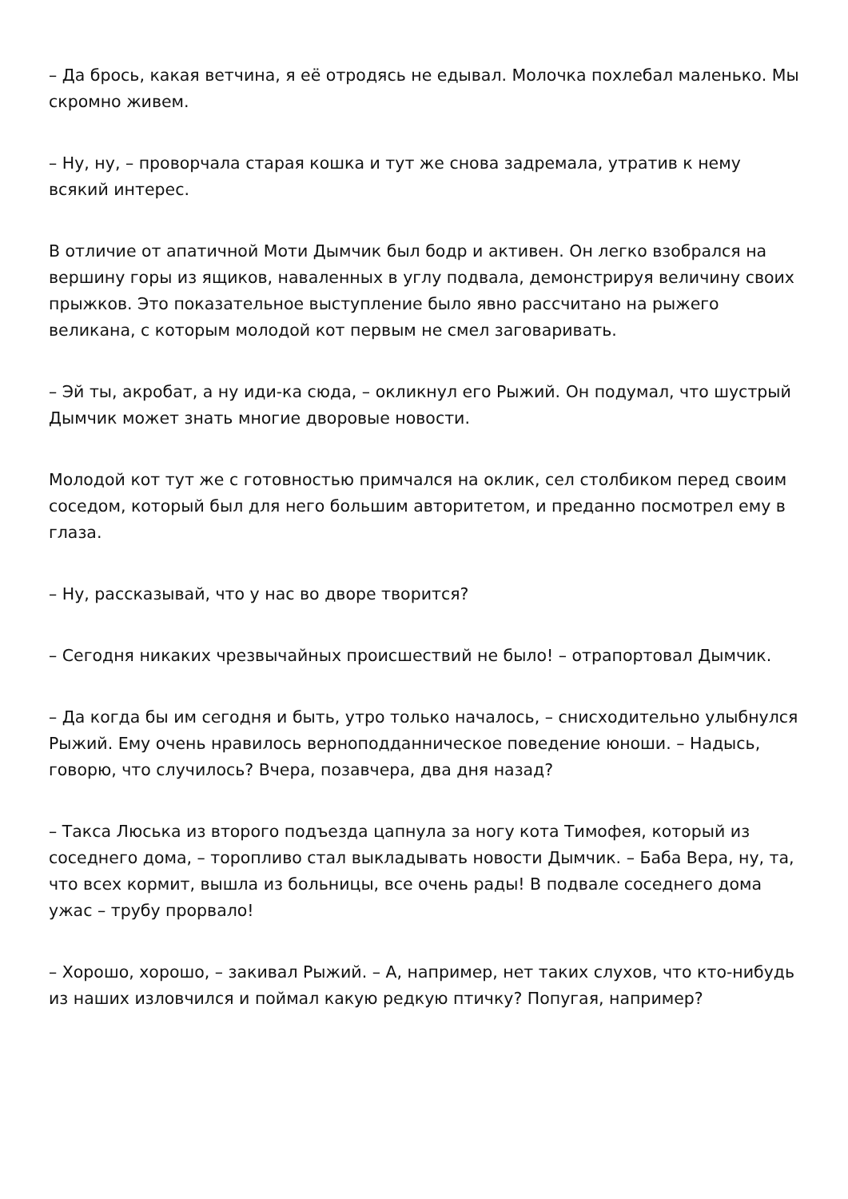– Да брось, какая ветчина, я её отродясь не едывал. Молочка похлебал маленько. Мы скромно живем.
– Ну, ну, – проворчала старая кошка и тут же снова задремала, утратив к нему всякий интерес.
В отличие от апатичной Моти Дымчик был бодр и активен. Он легко взобрался на вершину горы из ящиков, наваленных в углу подвала, демонстрируя величину своих прыжков. Это показательное выступление было явно рассчитано на рыжего великана, с которым молодой кот первым не смел заговаривать.
– Эй ты, акробат, а ну иди-ка сюда, – окликнул его Рыжий. Он подумал, что шустрый Дымчик может знать многие дворовые новости.
Молодой кот тут же с готовностью примчался на оклик, сел столбиком перед своим соседом, который был для него большим авторитетом, и преданно посмотрел ему в глаза.
– Ну, рассказывай, что у нас во дворе творится?
– Сегодня никаких чрезвычайных происшествий не было! – отрапортовал Дымчик.
– Да когда бы им сегодня и быть, утро только началось, – снисходительно улыбнулся Рыжий. Ему очень нравилось верноподданническое поведение юноши. – Надысь, говорю, что случилось? Вчера, позавчера, два дня назад?
– Такса Люська из второго подъезда цапнула за ногу кота Тимофея, который из соседнего дома, – торопливо стал выкладывать новости Дымчик. – Баба Вера, ну, та, что всех кормит, вышла из больницы, все очень рады! В подвале соседнего дома ужас – трубу прорвало!
– Хорошо, хорошо, – закивал Рыжий. – А, например, нет таких слухов, что кто-нибудь из наших изловчился и поймал какую редкую птичку? Попугая, например?